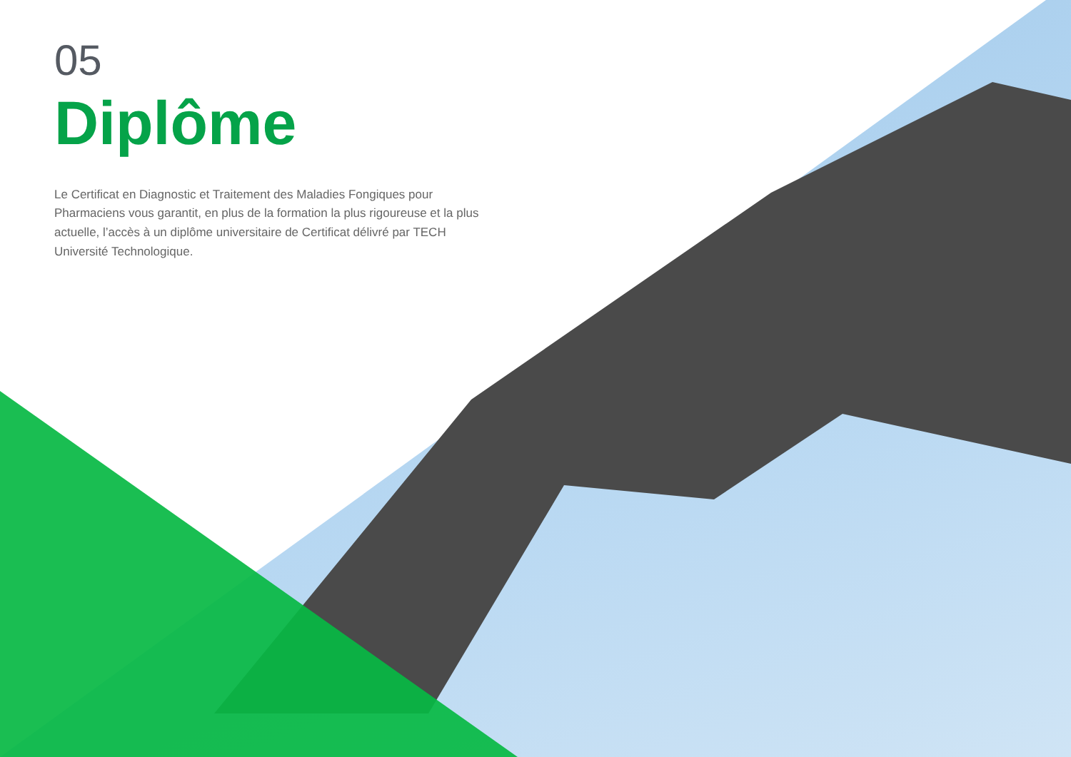05
Diplôme
Le Certificat en Diagnostic et Traitement des Maladies Fongiques pour Pharmaciens vous garantit, en plus de la formation la plus rigoureuse et la plus actuelle, l’accès à un diplôme universitaire de Certificat délivré par TECH Université Technologique.